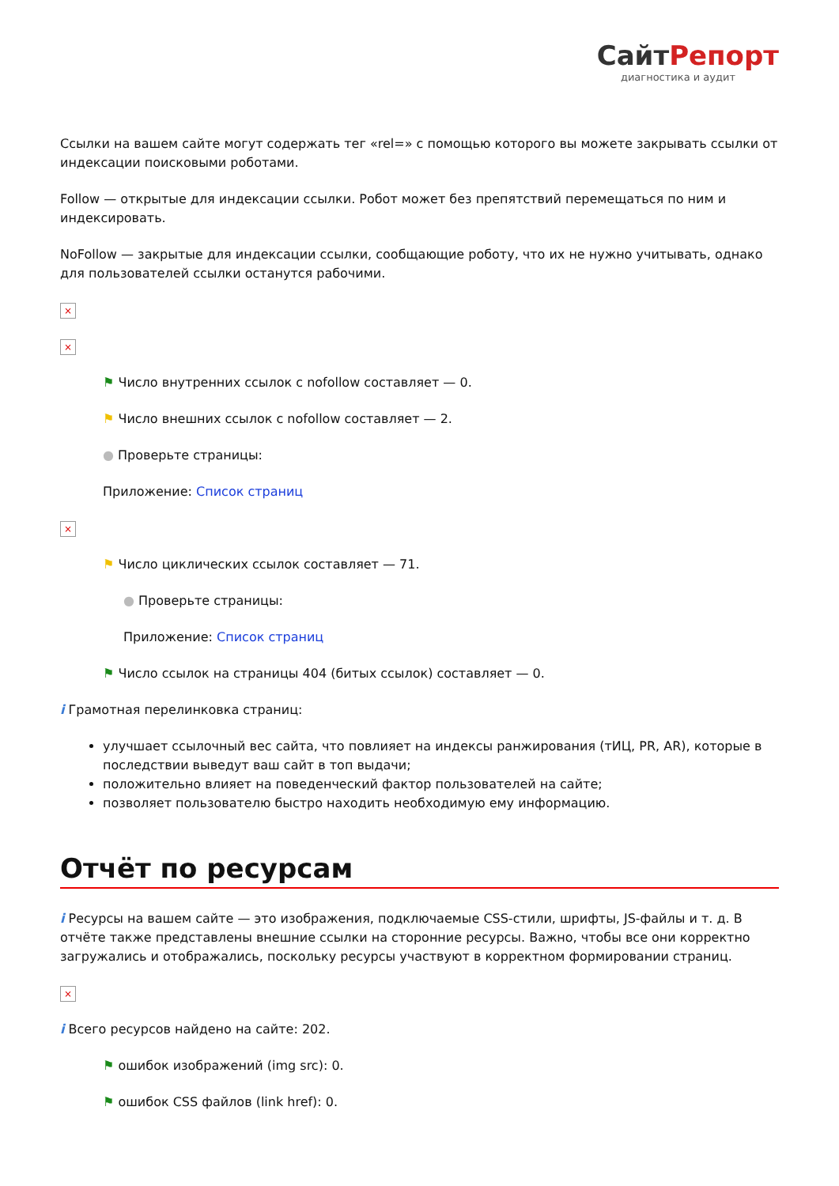СайтРепорт
диагностика и аудит
Ссылки на вашем сайте могут содержать тег «rel=» с помощью которого вы можете закрывать ссылки от индексации поисковыми роботами.
Follow — открытые для индексации ссылки. Робот может без препятствий перемещаться по ним и индексировать.
NoFollow — закрытые для индексации ссылки, сообщающие роботу, что их не нужно учитывать, однако для пользователей ссылки останутся рабочими.
×
×
⚑ Число внутренних ссылок с nofollow составляет — 0.
⚑ Число внешних ссылок с nofollow составляет — 2.
● Проверьте страницы:
Приложение: Список страниц
×
⚑ Число циклических ссылок составляет — 71.
● Проверьте страницы:
Приложение: Список страниц
⚑ Число ссылок на страницы 404 (битых ссылок) составляет — 0.
i Грамотная перелинковка страниц:
улучшает ссылочный вес сайта, что повлияет на индексы ранжирования (тИЦ, PR, AR), которые в последствии выведут ваш сайт в топ выдачи;
положительно влияет на поведенческий фактор пользователей на сайте;
позволяет пользователю быстро находить необходимую ему информацию.
Отчёт по ресурсам
i Ресурсы на вашем сайте — это изображения, подключаемые CSS-стили, шрифты, JS-файлы и т. д. В отчёте также представлены внешние ссылки на сторонние ресурсы. Важно, чтобы все они корректно загружались и отображались, поскольку ресурсы участвуют в корректном формировании страниц.
×
i Всего ресурсов найдено на сайте: 202.
⚑ ошибок изображений (img src): 0.
⚑ ошибок CSS файлов (link href): 0.